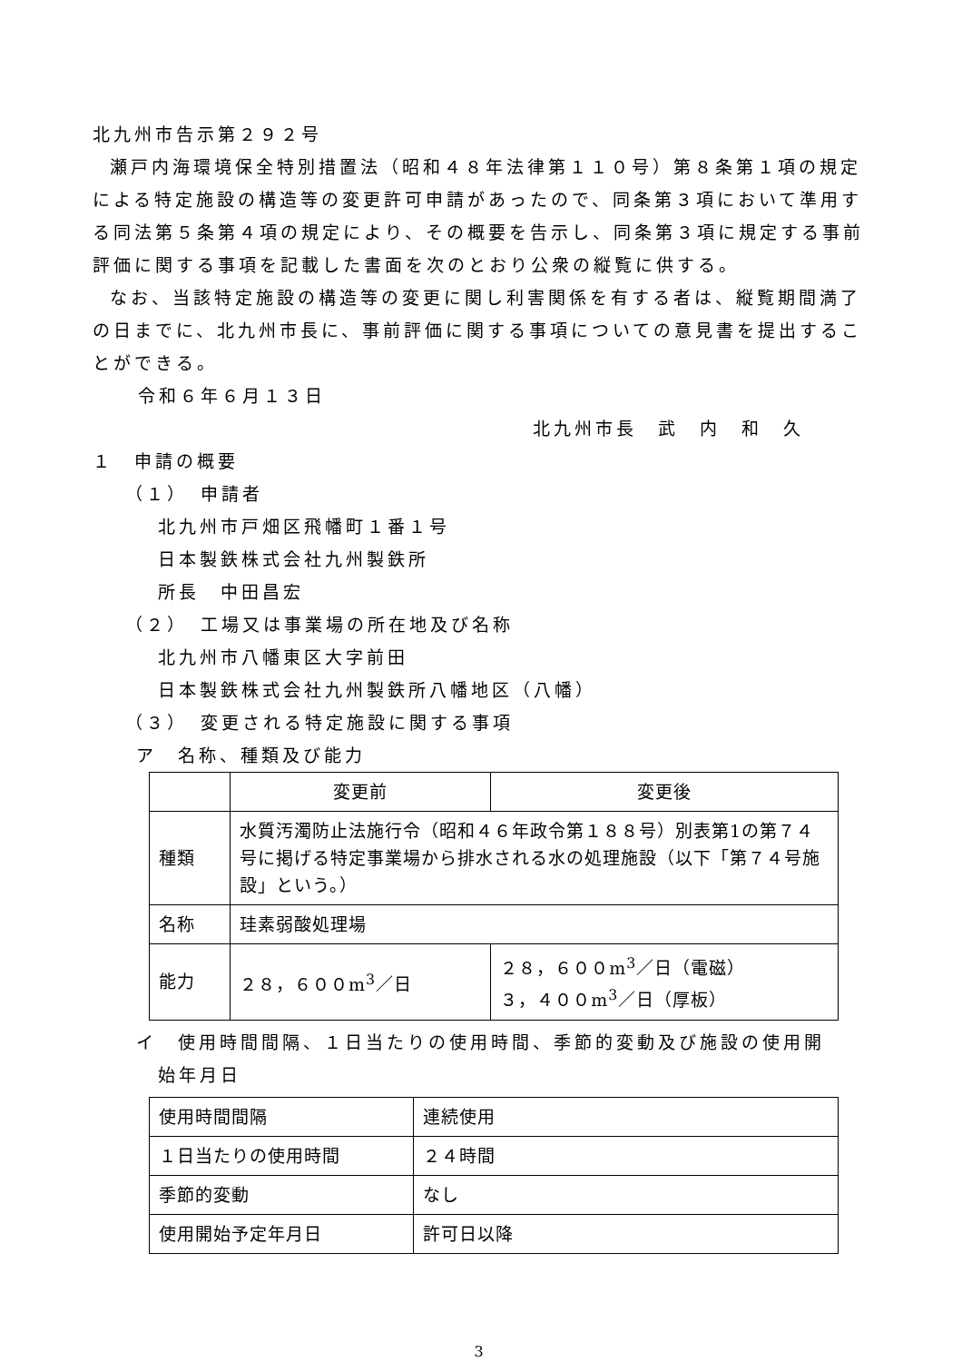北九州市告示第２９２号
瀬戸内海環境保全特別措置法（昭和４８年法律第１１０号）第８条第１項の規定による特定施設の構造等の変更許可申請があったので、同条第３項において準用する同法第５条第４項の規定により、その概要を告示し、同条第３項に規定する事前評価に関する事項を記載した書面を次のとおり公衆の縦覧に供する。
なお、当該特定施設の構造等の変更に関し利害関係を有する者は、縦覧期間満了の日までに、北九州市長に、事前評価に関する事項についての意見書を提出することができる。
令和６年６月１３日
北九州市長　武　内　和　久
１　申請の概要
（１）　申請者
北九州市戸畑区飛幡町１番１号
日本製鉄株式会社九州製鉄所
所長　中田昌宏
（２）　工場又は事業場の所在地及び名称
北九州市八幡東区大字前田
日本製鉄株式会社九州製鉄所八幡地区（八幡）
（３）　変更される特定施設に関する事項
ア　名称、種類及び能力
| | 変更前 | 変更後 |
| 種類 | 水質汚濁防止法施行令（昭和４６年政令第１８８号）別表第1の第７４号に掲げる特定事業場から排水される水の処理施設（以下「第７４号施設」という。） | |
| 名称 | 珪素弱酸処理場 | |
| 能力 | ２８，６００m<sup>3</sup>／日 | ２８，６００m<sup>3</sup>／日（電磁） ３，４００m<sup>3</sup>／日（厚板） |
イ　使用時間間隔、１日当たりの使用時間、季節的変動及び施設の使用開
始年月日
| 使用時間間隔 | 連続使用 |
| １日当たりの使用時間 | ２４時間 |
| 季節的変動 | なし |
| 使用開始予定年月日 | 許可日以降 |
3